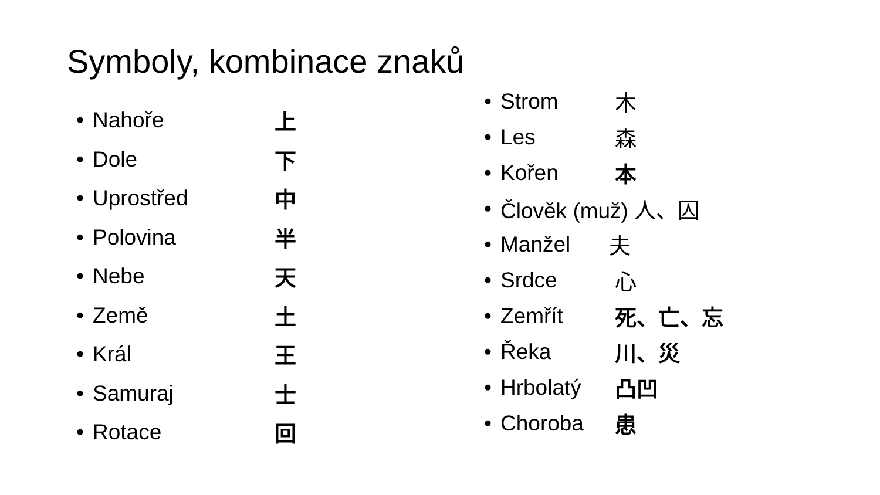Symboly, kombinace znaků
• Nahoře 上
• Dole 下
• Uprostřed 中
• Polovina 半
• Nebe 天
• Země 土
• Král 王
• Samuraj 士
• Rotace 回
• Strom 木
• Les 森
• Kořen 本
• Člověk (muž) 人、囚
• Manžel 夫
• Srdce 心
• Zemřít 死、亡、忘
• Řeka 川、災
• Hrbolatý 凸凹
• Choroba 患